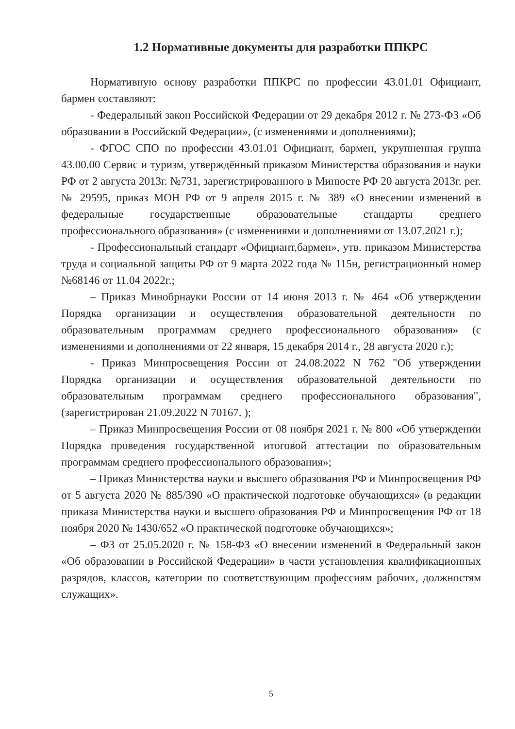1.2 Нормативные документы для разработки ППКРС
Нормативную основу разработки ППКРС по профессии 43.01.01 Официант, бармен составляют:
- Федеральный закон Российской Федерации от 29 декабря 2012 г. № 273-ФЗ «Об образовании в Российской Федерации», (с изменениями и дополнениями);
- ФГОС СПО по профессии 43.01.01 Официант, бармен, укрупненная группа 43.00.00 Сервис и туризм, утверждённый приказом Министерства образования и науки РФ от 2 августа 2013г. №731, зарегистрированного в Минюсте РФ 20 августа 2013г. рег.№ 29595, приказ МОН РФ от 9 апреля 2015 г. № 389 «О внесении изменений в федеральные государственные образовательные стандарты среднего профессионального образования» (с изменениями и дополнениями от 13.07.2021 г.);
- Профессиональный стандарт «Официант,бармен», утв. приказом Министерства труда и социальной защиты РФ от 9 марта 2022 года № 115н, регистрационный номер №68146 от 11.04 2022г.;
– Приказ Минобрнауки России от 14 июня 2013 г. № 464 «Об утверждении Порядка организации и осуществления образовательной деятельности по образовательным программам среднего профессионального образования» (с изменениями и дополнениями от 22 января, 15 декабря 2014 г., 28 августа 2020 г.);
- Приказ Минпросвещения России от 24.08.2022 N 762 "Об утверждении Порядка организации и осуществления образовательной деятельности по образовательным программам среднего профессионального образования", (зарегистрирован 21.09.2022 N 70167. );
– Приказ Минпросвещения России от 08 ноября 2021 г. № 800 «Об утверждении Порядка проведения государственной итоговой аттестации по образовательным программам среднего профессионального образования»;
– Приказ Министерства науки и высшего образования РФ и Минпросвещения РФ от 5 августа 2020 № 885/390 «О практической подготовке обучающихся» (в редакции приказа Министерства науки и высшего образования РФ и Минпросвещения РФ от 18 ноября 2020 № 1430/652 «О практической подготовке обучающихся»;
– ФЗ от 25.05.2020 г. № 158-ФЗ «О внесении изменений в Федеральный закон «Об образовании в Российской Федерации» в части установления квалификационных разрядов, классов, категории по соответствующим профессиям рабочих, должностям служащих».
5